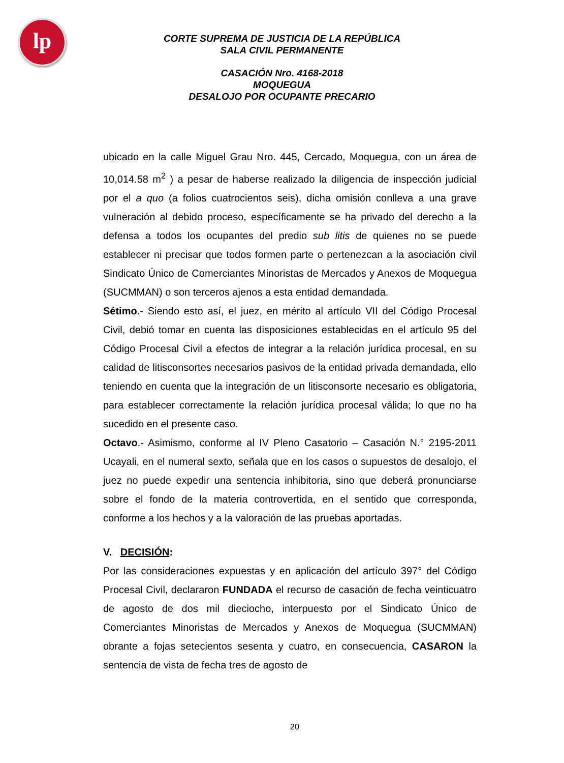lp
CORTE SUPREMA DE JUSTICIA DE LA REPÚBLICA
SALA CIVIL PERMANENTE
CASACIÓN Nro. 4168-2018
MOQUEGUA
DESALOJO POR OCUPANTE PRECARIO
ubicado en la calle Miguel Grau Nro. 445, Cercado, Moquegua, con un área de 10,014.58 m<sup>2</sup> ) a pesar de haberse realizado la diligencia de inspección judicial por el a quo (a folios cuatrocientos seis), dicha omisión conlleva a una grave vulneración al debido proceso, específicamente se ha privado del derecho a la defensa a todos los ocupantes del predio sub litis de quienes no se puede establecer ni precisar que todos formen parte o pertenezcan a la asociación civil Sindicato Único de Comerciantes Minoristas de Mercados y Anexos de Moquegua (SUCMMAN) o son terceros ajenos a esta entidad demandada.
Sétimo.- Siendo esto así, el juez, en mérito al artículo VII del Código Procesal Civil, debió tomar en cuenta las disposiciones establecidas en el artículo 95 del Código Procesal Civil a efectos de integrar a la relación jurídica procesal, en su calidad de litisconsortes necesarios pasivos de la entidad privada demandada, ello teniendo en cuenta que la integración de un litisconsorte necesario es obligatoria, para establecer correctamente la relación jurídica procesal válida; lo que no ha sucedido en el presente caso.
Octavo.- Asimismo, conforme al IV Pleno Casatorio – Casación N.° 2195-2011 Ucayali, en el numeral sexto, señala que en los casos o supuestos de desalojo, el juez no puede expedir una sentencia inhibitoria, sino que deberá pronunciarse sobre el fondo de la materia controvertida, en el sentido que corresponda, conforme a los hechos y a la valoración de las pruebas aportadas.
V. DECISIÓN:
Por las consideraciones expuestas y en aplicación del artículo 397° del Código Procesal Civil, declararon FUNDADA el recurso de casación de fecha veinticuatro de agosto de dos mil dieciocho, interpuesto por el Sindicato Único de Comerciantes Minoristas de Mercados y Anexos de Moquegua (SUCMMAN) obrante a fojas setecientos sesenta y cuatro, en consecuencia, CASARON la sentencia de vista de fecha tres de agosto de
20